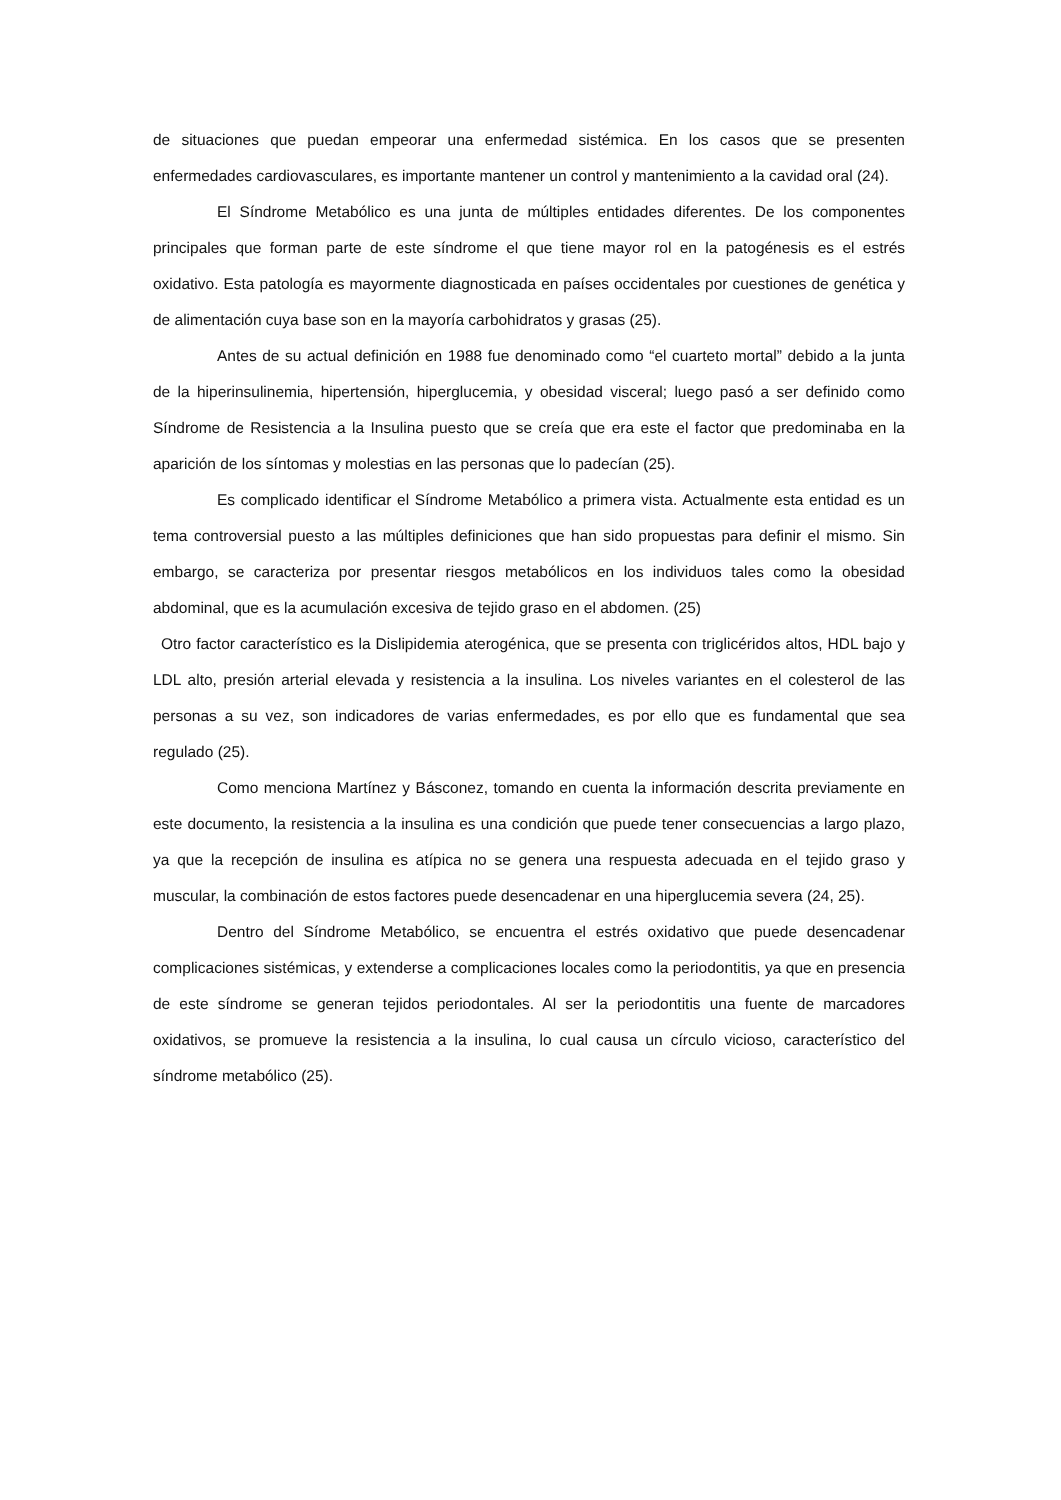de situaciones que puedan empeorar una enfermedad sistémica. En los casos que se presenten enfermedades cardiovasculares, es importante mantener un control y mantenimiento a la cavidad oral (24).
El Síndrome Metabólico es una junta de múltiples entidades diferentes. De los componentes principales que forman parte de este síndrome el que tiene mayor rol en la patogénesis es el estrés oxidativo. Esta patología es mayormente diagnosticada en países occidentales por cuestiones de genética y de alimentación cuya base son en la mayoría carbohidratos y grasas (25).
Antes de su actual definición en 1988 fue denominado como “el cuarteto mortal” debido a la junta de la hiperinsulinemia, hipertensión, hiperglucemia, y obesidad visceral; luego pasó a ser definido como Síndrome de Resistencia a la Insulina puesto que se creía que era este el factor que predominaba en la aparición de los síntomas y molestias en las personas que lo padecían (25).
Es complicado identificar el Síndrome Metabólico a primera vista. Actualmente esta entidad es un tema controversial puesto a las múltiples definiciones que han sido propuestas para definir el mismo. Sin embargo, se caracteriza por presentar riesgos metabólicos en los individuos tales como la obesidad abdominal, que es la acumulación excesiva de tejido graso en el abdomen. (25)
Otro factor característico es la Dislipidemia aterogénica, que se presenta con triglicéridos altos, HDL bajo y LDL alto, presión arterial elevada y resistencia a la insulina. Los niveles variantes en el colesterol de las personas a su vez, son indicadores de varias enfermedades, es por ello que es fundamental que sea regulado (25).
Como menciona Martínez y Básconez, tomando en cuenta la información descrita previamente en este documento, la resistencia a la insulina es una condición que puede tener consecuencias a largo plazo, ya que la recepción de insulina es atípica no se genera una respuesta adecuada en el tejido graso y muscular, la combinación de estos factores puede desencadenar en una hiperglucemia severa (24, 25).
Dentro del Síndrome Metabólico, se encuentra el estrés oxidativo que puede desencadenar complicaciones sistémicas, y extenderse a complicaciones locales como la periodontitis, ya que en presencia de este síndrome se generan tejidos periodontales. Al ser la periodontitis una fuente de marcadores oxidativos, se promueve la resistencia a la insulina, lo cual causa un círculo vicioso, característico del síndrome metabólico (25).